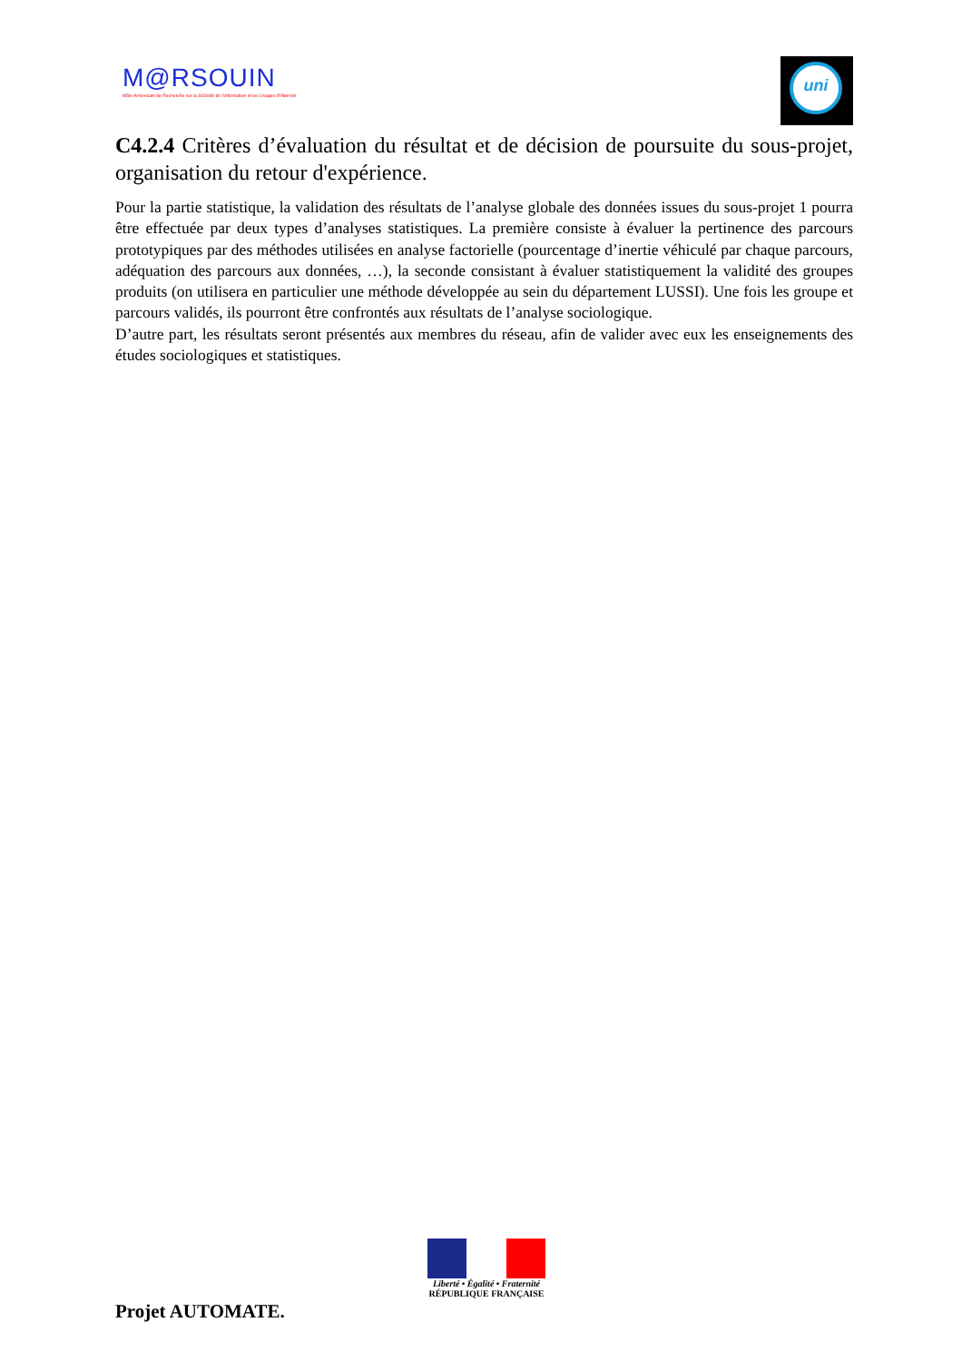M@RSOUIN
Môle Armoricain de Recherche sur la SOciété de l'information et les Usages d'INternet
uni
C4.2.4 Critères d’évaluation du résultat et de décision de poursuite du sous-projet, organisation du retour d'expérience.
Pour la partie statistique, la validation des résultats de l’analyse globale des données issues du sous-projet 1 pourra être effectuée par deux types d’analyses statistiques. La première consiste à évaluer la pertinence des parcours prototypiques par des méthodes utilisées en analyse factorielle (pourcentage d’inertie véhiculé par chaque parcours, adéquation des parcours aux données, …), la seconde consistant à évaluer statistiquement la validité des groupes produits (on utilisera en particulier une méthode développée au sein du département LUSSI). Une fois les groupe et parcours validés, ils pourront être confrontés aux résultats de l’analyse sociologique.
D’autre part, les résultats seront présentés aux membres du réseau, afin de valider avec eux les enseignements des études sociologiques et statistiques.
Liberté • Égalité • Fraternité
RÉPUBLIQUE FRANÇAISE
Projet AUTOMATE.